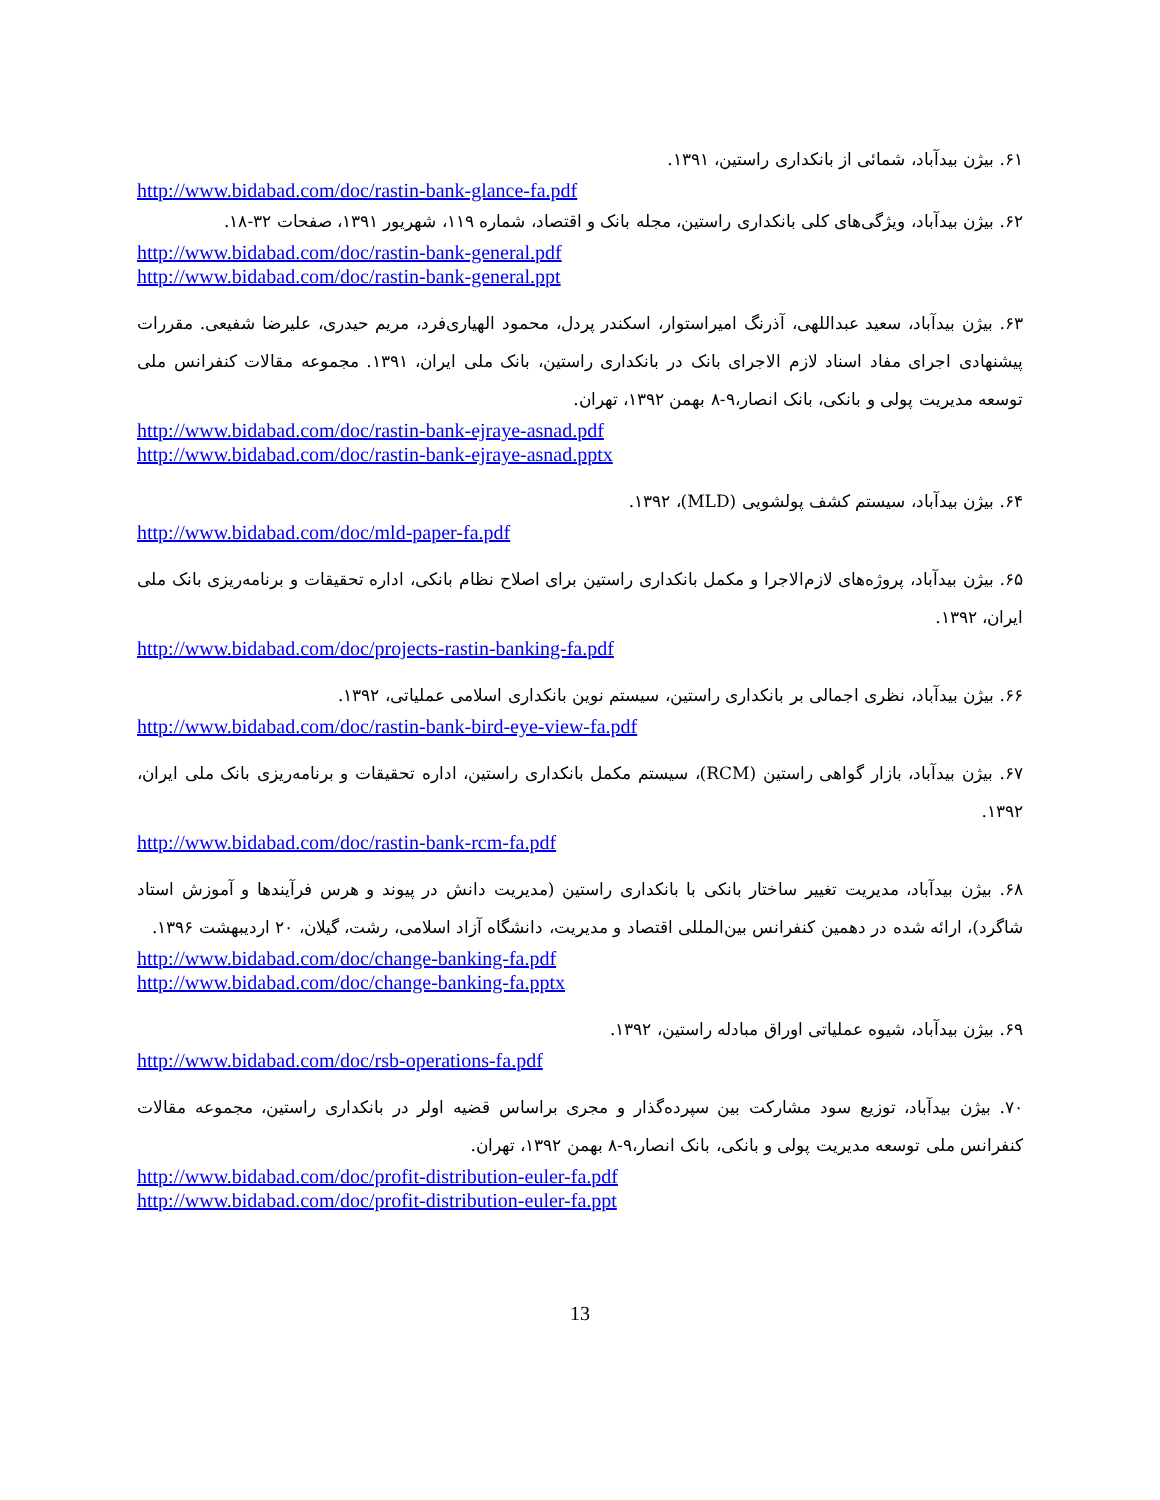۶۱. بیژن بیدآباد، شمائی از بانکداری راستین، ۱۳۹۱.
http://www.bidabad.com/doc/rastin-bank-glance-fa.pdf
۶۲. بیژن بیدآباد، ویژگی‌های کلی بانکداری راستین، مجله بانک و اقتصاد، شماره ۱۱۹، شهریور ۱۳۹۱، صفحات ۳۲-۱۸.
http://www.bidabad.com/doc/rastin-bank-general.pdf
http://www.bidabad.com/doc/rastin-bank-general.ppt
۶۳. بیژن بیدآباد، سعید عبداللهی، آذرنگ امیراستوار، اسکندر پردل، محمود الهیاری‌فرد، مریم حیدری، علیرضا شفیعی. مقررات پیشنهادی اجرای مفاد اسناد لازم الاجرای بانک در بانکداری راستین، بانک ملی ایران، ۱۳۹۱. مجموعه مقالات کنفرانس ملی توسعه مدیریت پولی و بانکی، بانک انصار،۹-۸ بهمن ۱۳۹۲، تهران.
http://www.bidabad.com/doc/rastin-bank-ejraye-asnad.pdf
http://www.bidabad.com/doc/rastin-bank-ejraye-asnad.pptx
۶۴. بیژن بیدآباد، سیستم کشف پولشویی (MLD)، ۱۳۹۲.
http://www.bidabad.com/doc/mld-paper-fa.pdf
۶۵. بیژن بیدآباد، پروژه‌های لازم‌الاجرا و مکمل بانکداری راستین برای اصلاح نظام بانکی، اداره تحقیقات و برنامه‌ریزی بانک ملی ایران، ۱۳۹۲.
http://www.bidabad.com/doc/projects-rastin-banking-fa.pdf
۶۶. بیژن بیدآباد، نظری اجمالی بر بانکداری راستین، سیستم نوین بانکداری اسلامی عملیاتی، ۱۳۹۲.
http://www.bidabad.com/doc/rastin-bank-bird-eye-view-fa.pdf
۶۷. بیژن بیدآباد، بازار گواهی راستین (RCM)، سیستم مکمل بانکداری راستین، اداره تحقیقات و برنامه‌ریزی بانک ملی ایران، ۱۳۹۲.
http://www.bidabad.com/doc/rastin-bank-rcm-fa.pdf
۶۸. بیژن بیدآباد، مدیریت تغییر ساختار بانکی با بانکداری راستین (مدیریت دانش در پیوند و هرس فرآیندها و آموزش استاد شاگرد)، ارائه شده در دهمین کنفرانس بین‌المللی اقتصاد و مدیریت، دانشگاه آزاد اسلامی، رشت، گیلان، ۲۰ اردیبهشت ۱۳۹۶.
http://www.bidabad.com/doc/change-banking-fa.pdf
http://www.bidabad.com/doc/change-banking-fa.pptx
۶۹. بیژن بیدآباد، شیوه عملیاتی اوراق مبادله راستین، ۱۳۹۲.
http://www.bidabad.com/doc/rsb-operations-fa.pdf
۷۰. بیژن بیدآباد، توزیع سود مشارکت بین سپرده‌گذار و مجری براساس قضیه اولر در بانکداری راستین، مجموعه مقالات کنفرانس ملی توسعه مدیریت پولی و بانکی، بانک انصار،۹-۸ بهمن ۱۳۹۲، تهران.
http://www.bidabad.com/doc/profit-distribution-euler-fa.pdf
http://www.bidabad.com/doc/profit-distribution-euler-fa.ppt
13